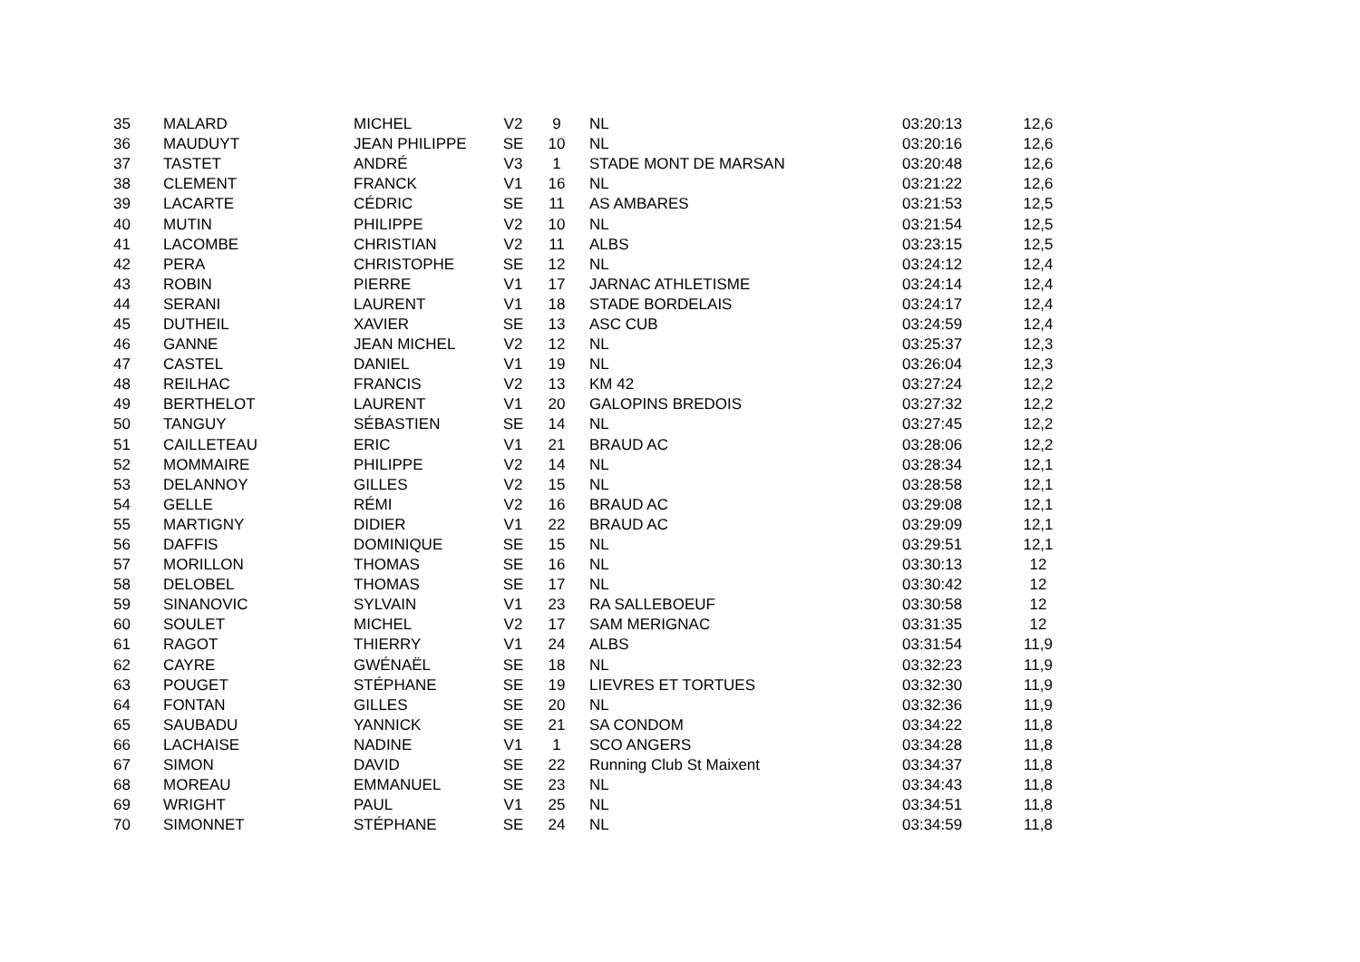| 35 | MALARD | MICHEL | V2 | 9 | NL | 03:20:13 | 12,6 |
| 36 | MAUDUYT | JEAN PHILIPPE | SE | 10 | NL | 03:20:16 | 12,6 |
| 37 | TASTET | ANDRÉ | V3 | 1 | STADE MONT DE MARSAN | 03:20:48 | 12,6 |
| 38 | CLEMENT | FRANCK | V1 | 16 | NL | 03:21:22 | 12,6 |
| 39 | LACARTE | CÉDRIC | SE | 11 | AS AMBARES | 03:21:53 | 12,5 |
| 40 | MUTIN | PHILIPPE | V2 | 10 | NL | 03:21:54 | 12,5 |
| 41 | LACOMBE | CHRISTIAN | V2 | 11 | ALBS | 03:23:15 | 12,5 |
| 42 | PERA | CHRISTOPHE | SE | 12 | NL | 03:24:12 | 12,4 |
| 43 | ROBIN | PIERRE | V1 | 17 | JARNAC ATHLETISME | 03:24:14 | 12,4 |
| 44 | SERANI | LAURENT | V1 | 18 | STADE BORDELAIS | 03:24:17 | 12,4 |
| 45 | DUTHEIL | XAVIER | SE | 13 | ASC CUB | 03:24:59 | 12,4 |
| 46 | GANNE | JEAN MICHEL | V2 | 12 | NL | 03:25:37 | 12,3 |
| 47 | CASTEL | DANIEL | V1 | 19 | NL | 03:26:04 | 12,3 |
| 48 | REILHAC | FRANCIS | V2 | 13 | KM 42 | 03:27:24 | 12,2 |
| 49 | BERTHELOT | LAURENT | V1 | 20 | GALOPINS BREDOIS | 03:27:32 | 12,2 |
| 50 | TANGUY | SÉBASTIEN | SE | 14 | NL | 03:27:45 | 12,2 |
| 51 | CAILLETEAU | ERIC | V1 | 21 | BRAUD AC | 03:28:06 | 12,2 |
| 52 | MOMMAIRE | PHILIPPE | V2 | 14 | NL | 03:28:34 | 12,1 |
| 53 | DELANNOY | GILLES | V2 | 15 | NL | 03:28:58 | 12,1 |
| 54 | GELLE | RÉMI | V2 | 16 | BRAUD AC | 03:29:08 | 12,1 |
| 55 | MARTIGNY | DIDIER | V1 | 22 | BRAUD AC | 03:29:09 | 12,1 |
| 56 | DAFFIS | DOMINIQUE | SE | 15 | NL | 03:29:51 | 12,1 |
| 57 | MORILLON | THOMAS | SE | 16 | NL | 03:30:13 | 12 |
| 58 | DELOBEL | THOMAS | SE | 17 | NL | 03:30:42 | 12 |
| 59 | SINANOVIC | SYLVAIN | V1 | 23 | RA SALLEBOEUF | 03:30:58 | 12 |
| 60 | SOULET | MICHEL | V2 | 17 | SAM MERIGNAC | 03:31:35 | 12 |
| 61 | RAGOT | THIERRY | V1 | 24 | ALBS | 03:31:54 | 11,9 |
| 62 | CAYRE | GWÉNAËL | SE | 18 | NL | 03:32:23 | 11,9 |
| 63 | POUGET | STÉPHANE | SE | 19 | LIEVRES ET TORTUES | 03:32:30 | 11,9 |
| 64 | FONTAN | GILLES | SE | 20 | NL | 03:32:36 | 11,9 |
| 65 | SAUBADU | YANNICK | SE | 21 | SA CONDOM | 03:34:22 | 11,8 |
| 66 | LACHAISE | NADINE | V1 | 1 | SCO ANGERS | 03:34:28 | 11,8 |
| 67 | SIMON | DAVID | SE | 22 | Running Club St Maixent | 03:34:37 | 11,8 |
| 68 | MOREAU | EMMANUEL | SE | 23 | NL | 03:34:43 | 11,8 |
| 69 | WRIGHT | PAUL | V1 | 25 | NL | 03:34:51 | 11,8 |
| 70 | SIMONNET | STÉPHANE | SE | 24 | NL | 03:34:59 | 11,8 |